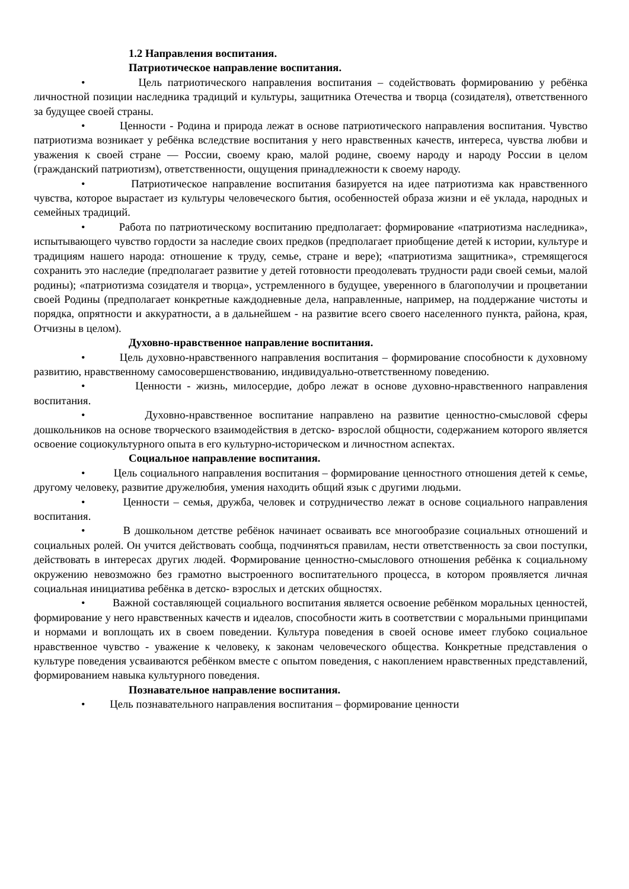1.2 Направления воспитания.
Патриотическое направление воспитания.
• Цель патриотического направления воспитания – содействовать формированию у ребёнка личностной позиции наследника традиций и культуры, защитника Отечества и творца (созидателя), ответственного за будущее своей страны.
• Ценности - Родина и природа лежат в основе патриотического направления воспитания. Чувство патриотизма возникает у ребёнка вследствие воспитания у него нравственных качеств, интереса, чувства любви и уважения к своей стране — России, своему краю, малой родине, своему народу и народу России в целом (гражданский патриотизм), ответственности, ощущения принадлежности к своему народу.
• Патриотическое направление воспитания базируется на идее патриотизма как нравственного чувства, которое вырастает из культуры человеческого бытия, особенностей образа жизни и её уклада, народных и семейных традиций.
• Работа по патриотическому воспитанию предполагает: формирование «патриотизма наследника», испытывающего чувство гордости за наследие своих предков (предполагает приобщение детей к истории, культуре и традициям нашего народа: отношение к труду, семье, стране и вере); «патриотизма защитника», стремящегося сохранить это наследие (предполагает развитие у детей готовности преодолевать трудности ради своей семьи, малой родины); «патриотизма созидателя и творца», устремленного в будущее, уверенного в благополучии и процветании своей Родины (предполагает конкретные каждодневные дела, направленные, например, на поддержание чистоты и порядка, опрятности и аккуратности, а в дальнейшем - на развитие всего своего населенного пункта, района, края, Отчизны в целом).
Духовно-нравственное направление воспитания.
• Цель духовно-нравственного направления воспитания – формирование способности к духовному развитию, нравственному самосовершенствованию, индивидуально-ответственному поведению.
• Ценности - жизнь, милосердие, добро лежат в основе духовно-нравственного направления воспитания.
• Духовно-нравственное воспитание направлено на развитие ценностно-смысловой сферы дошкольников на основе творческого взаимодействия в детско- взрослой общности, содержанием которого является освоение социокультурного опыта в его культурно-историческом и личностном аспектах.
Социальное направление воспитания.
• Цель социального направления воспитания – формирование ценностного отношения детей к семье, другому человеку, развитие дружелюбия, умения находить общий язык с другими людьми.
• Ценности – семья, дружба, человек и сотрудничество лежат в основе социального направления воспитания.
• В дошкольном детстве ребёнок начинает осваивать все многообразие социальных отношений и социальных ролей. Он учится действовать сообща, подчиняться правилам, нести ответственность за свои поступки, действовать в интересах других людей. Формирование ценностно-смыслового отношения ребёнка к социальному окружению невозможно без грамотно выстроенного воспитательного процесса, в котором проявляется личная социальная инициатива ребёнка в детско- взрослых и детских общностях.
• Важной составляющей социального воспитания является освоение ребёнком моральных ценностей, формирование у него нравственных качеств и идеалов, способности жить в соответствии с моральными принципами и нормами и воплощать их в своем поведении. Культура поведения в своей основе имеет глубоко социальное нравственное чувство - уважение к человеку, к законам человеческого общества. Конкретные представления о культуре поведения усваиваются ребёнком вместе с опытом поведения, с накоплением нравственных представлений, формированием навыка культурного поведения.
Познавательное направление воспитания.
• Цель познавательного направления воспитания – формирование ценности